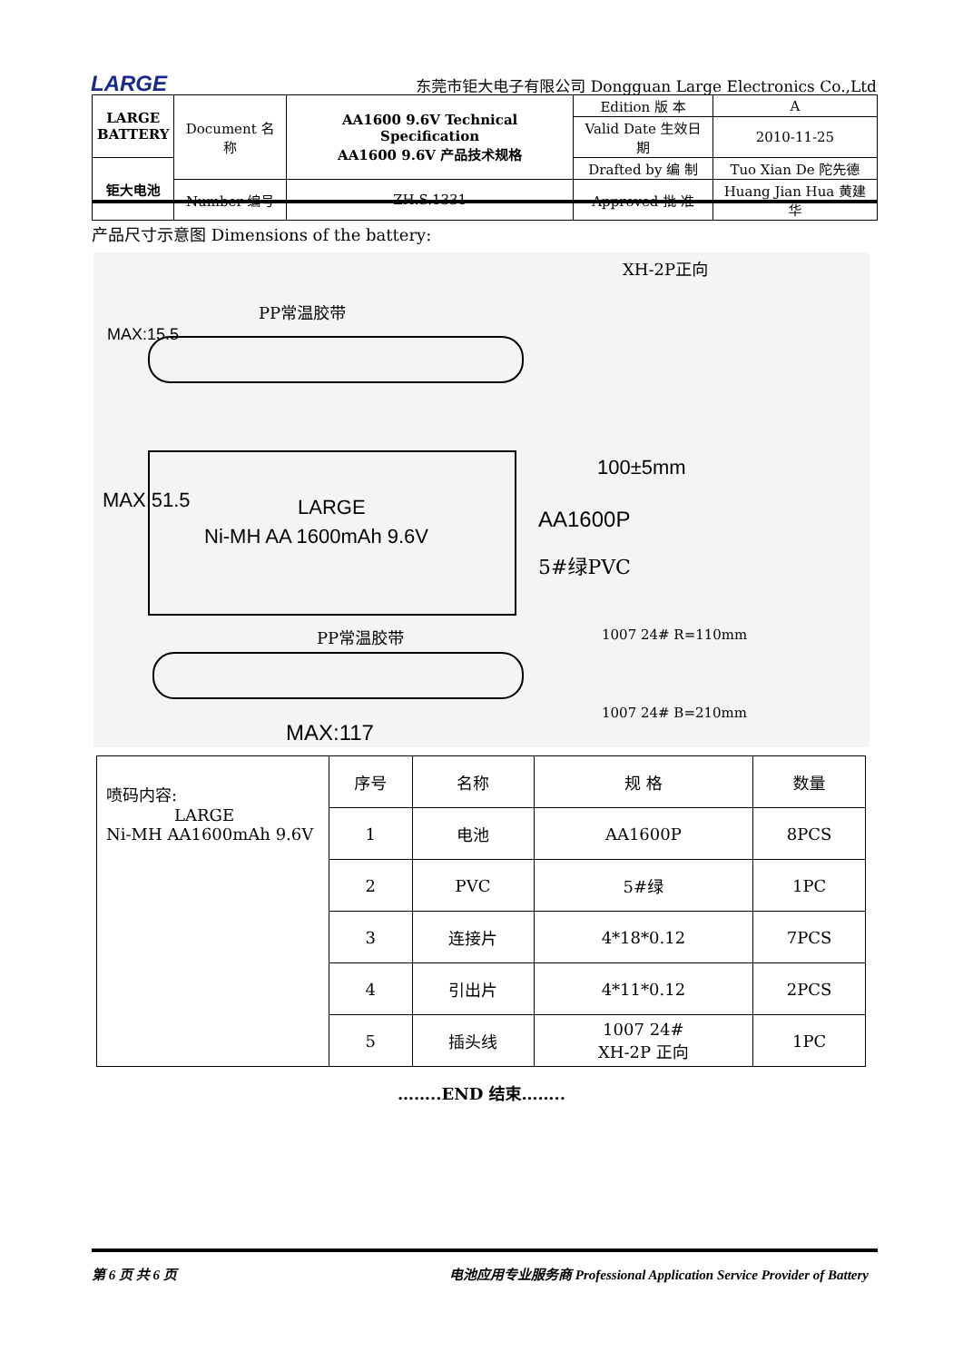LARGE 东莞市钜大电子有限公司 Dongguan Large Electronics Co.,Ltd
| LARGE BATTERY | Document 名称 | AA1600 9.6V Technical Specification AA1600 9.6V 产品技术规格 | Edition 版 本 | A |
| | | | Valid Date 生效日期 | 2010-11-25 |
| 钜大电池 | | | Drafted by 编 制 | Tuo Xian De 陀先德 |
| | Number 编号 | ZH.S.1331 | Approved 批 准 | Huang Jian Hua 黄建华 |
产品尺寸示意图 Dimensions of the battery:
XH-2P正向
PP常温胶带
MAX:15.5
100±5mm
MAX:51.5 LARGE
Ni-MH AA 1600mAh 9.6V
AA1600P
5#绿PVC
PP常温胶带 1007 24# R=110mm
1007 24# B=210mm
MAX:117
| 喷码内容: LARGE Ni-MH AA1600mAh 9.6V | 序号 | 名称 | 规 格 | 数量 |
| | 1 | 电池 | AA1600P | 8PCS |
| | 2 | PVC | 5#绿 | 1PC |
| | 3 | 连接片 | 4*18*0.12 | 7PCS |
| | 4 | 引出片 | 4*11*0.12 | 2PCS |
| | 5 | 插头线 | 1007 24# XH-2P 正向 | 1PC |
……..END 结束……..
第 6 页 共 6 页 电池应用专业服务商 Professional Application Service Provider of Battery